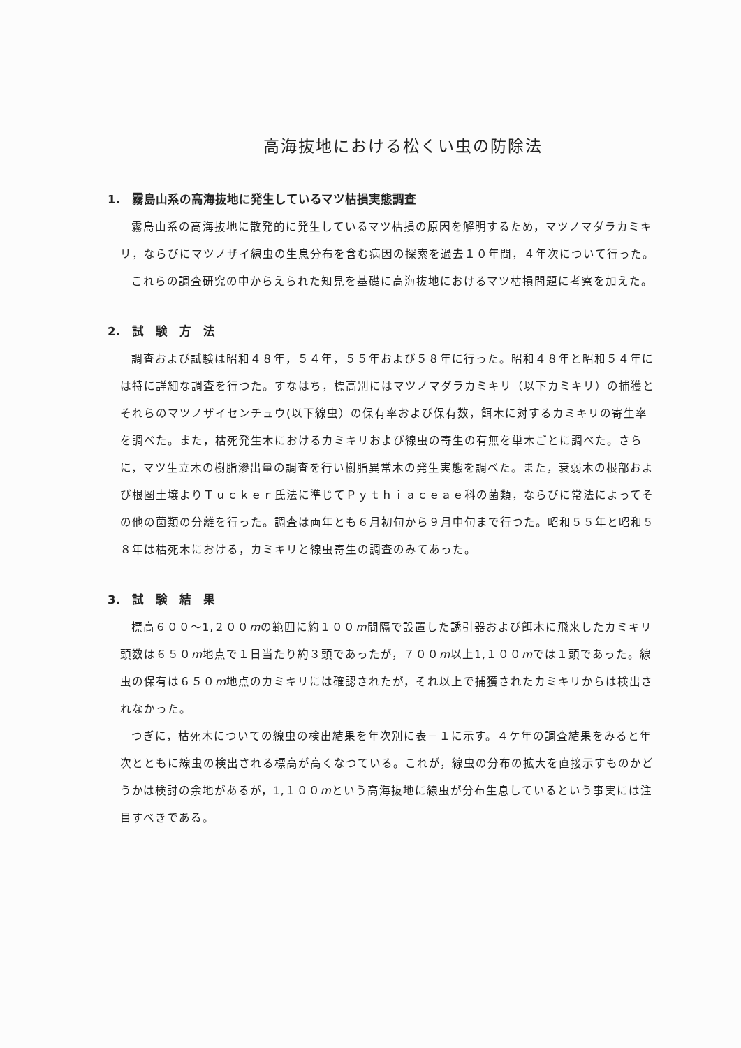高海抜地における松くい虫の防除法
1.　霧島山系の高海抜地に発生しているマツ枯損実態調査
霧島山系の高海抜地に散発的に発生しているマツ枯損の原因を解明するため，マツノマダラカミキリ，ならびにマツノザイ線虫の生息分布を含む病因の探索を過去１０年間，４年次について行った。
これらの調査研究の中からえられた知見を基礎に高海抜地におけるマツ枯損問題に考察を加えた。
2.　試　験　方　法
調査および試験は昭和４８年，５４年，５５年および５８年に行った。昭和４８年と昭和５４年には特に詳細な調査を行つた。すなはち，標高別にはマツノマダラカミキリ（以下カミキリ）の捕獲とそれらのマツノザイセンチュウ(以下線虫）の保有率および保有数，餌木に対するカミキリの寄生率を調べた。また，枯死発生木におけるカミキリおよび線虫の寄生の有無を単木ごとに調べた。さらに，マツ生立木の樹脂滲出量の調査を行い樹脂異常木の発生実態を調べた。また，衰弱木の根部および根圏土壌よりＴｕｃｋｅｒ氏法に準じてＰｙｔｈｉａｃｅａｅ科の菌類，ならびに常法によってその他の菌類の分離を行った。調査は両年とも６月初旬から９月中旬まで行つた。昭和５５年と昭和５８年は枯死木における，カミキリと線虫寄生の調査のみてあった。
3.　試　験　結　果
標高６００〜1,２００mの範囲に約１００m間隔で設置した誘引器および餌木に飛来したカミキリ頭数は６５０m地点で１日当たり約３頭であったが，７００m以上1,１００mでは１頭であった。線虫の保有は６５０m地点のカミキリには確認されたが，それ以上で捕獲されたカミキリからは検出されなかった。
つぎに，枯死木についての線虫の検出結果を年次別に表－１に示す。４ケ年の調査結果をみると年次とともに線虫の検出される標高が高くなつている。これが，線虫の分布の拡大を直接示すものかどうかは検討の余地があるが，1,１００mという高海抜地に線虫が分布生息しているという事実には注目すべきである。